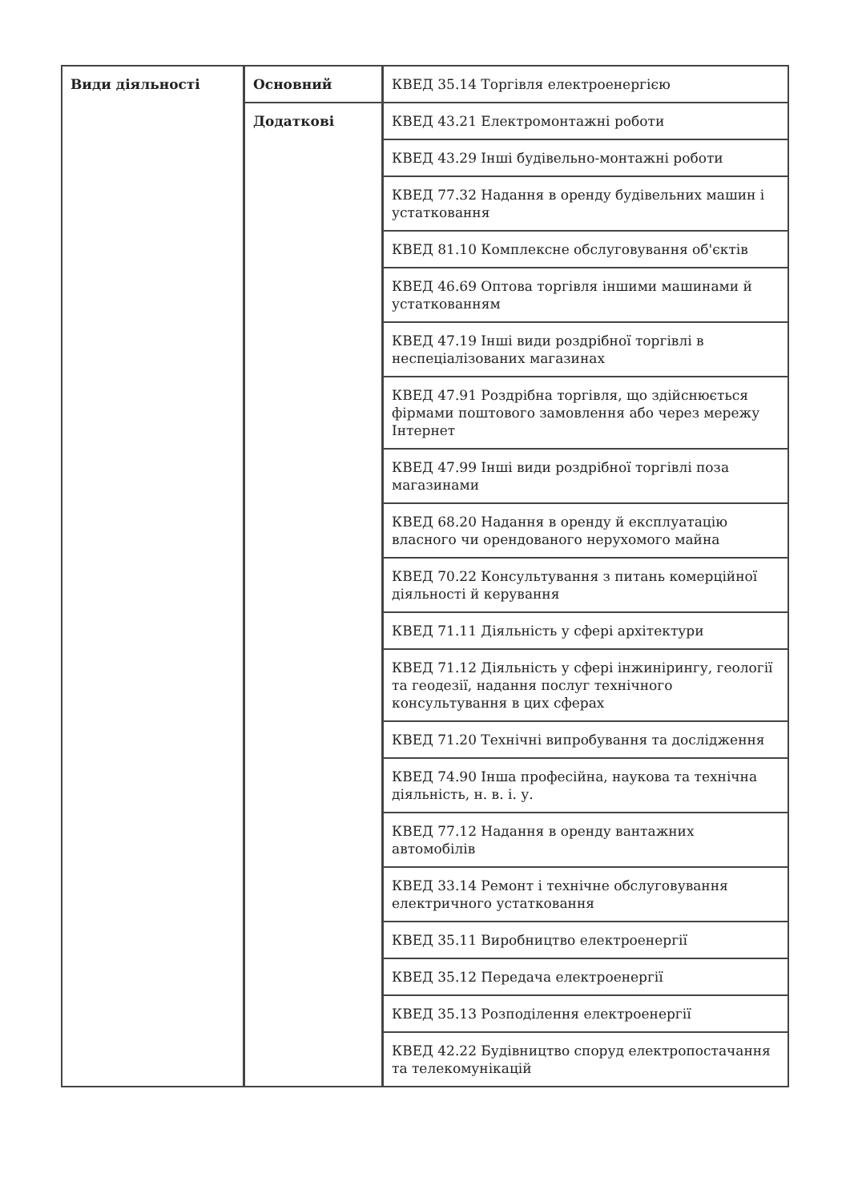| Види діяльності | Основний | КВЕД 35.14 Торгівля електроенергією |
| | Додаткові | КВЕД 43.21 Електромонтажні роботи |
| | | КВЕД 43.29 Інші будівельно-монтажні роботи |
| | | КВЕД 77.32 Надання в оренду будівельних машин і устатковання |
| | | КВЕД 81.10 Комплексне обслуговування об'єктів |
| | | КВЕД 46.69 Оптова торгівля іншими машинами й устаткованням |
| | | КВЕД 47.19 Інші види роздрібної торгівлі в неспеціалізованих магазинах |
| | | КВЕД 47.91 Роздрібна торгівля, що здійснюється фірмами поштового замовлення або через мережу Інтернет |
| | | КВЕД 47.99 Інші види роздрібної торгівлі поза магазинами |
| | | КВЕД 68.20 Надання в оренду й експлуатацію власного чи орендованого нерухомого майна |
| | | КВЕД 70.22 Консультування з питань комерційної діяльності й керування |
| | | КВЕД 71.11 Діяльність у сфері архітектури |
| | | КВЕД 71.12 Діяльність у сфері інжинірингу, геології та геодезії, надання послуг технічного консультування в цих сферах |
| | | КВЕД 71.20 Технічні випробування та дослідження |
| | | КВЕД 74.90 Інша професійна, наукова та технічна діяльність, н. в. і. у. |
| | | КВЕД 77.12 Надання в оренду вантажних автомобілів |
| | | КВЕД 33.14 Ремонт і технічне обслуговування електричного устатковання |
| | | КВЕД 35.11 Виробництво електроенергії |
| | | КВЕД 35.12 Передача електроенергії |
| | | КВЕД 35.13 Розподілення електроенергії |
| | | КВЕД 42.22 Будівництво споруд електропостачання та телекомунікацій |